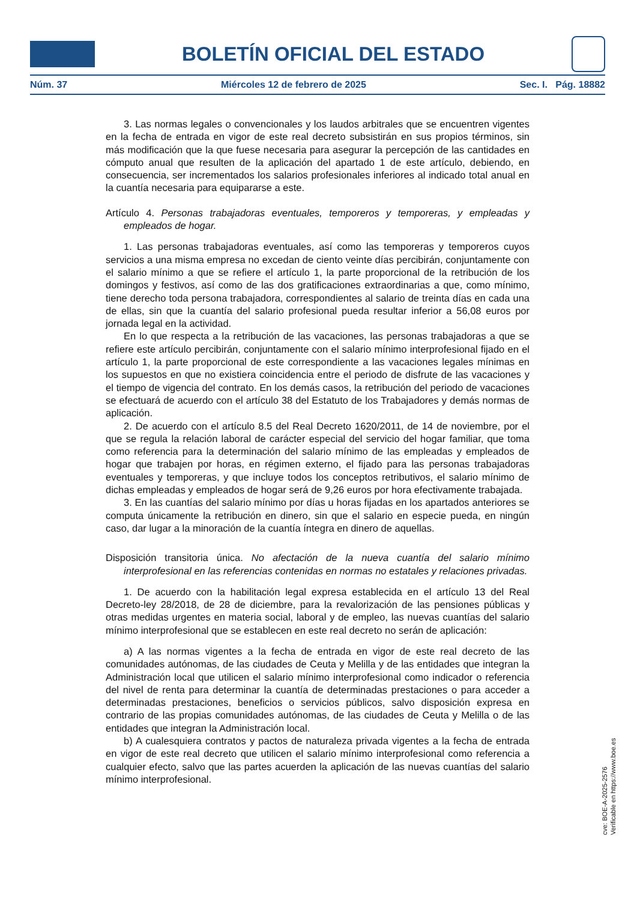BOLETÍN OFICIAL DEL ESTADO
Núm. 37 Miércoles 12 de febrero de 2025 Sec. I. Pág. 18882
3. Las normas legales o convencionales y los laudos arbitrales que se encuentren vigentes en la fecha de entrada en vigor de este real decreto subsistirán en sus propios términos, sin más modificación que la que fuese necesaria para asegurar la percepción de las cantidades en cómputo anual que resulten de la aplicación del apartado 1 de este artículo, debiendo, en consecuencia, ser incrementados los salarios profesionales inferiores al indicado total anual en la cuantía necesaria para equipararse a este.
Artículo 4. Personas trabajadoras eventuales, temporeros y temporeras, y empleadas y empleados de hogar.
1. Las personas trabajadoras eventuales, así como las temporeras y temporeros cuyos servicios a una misma empresa no excedan de ciento veinte días percibirán, conjuntamente con el salario mínimo a que se refiere el artículo 1, la parte proporcional de la retribución de los domingos y festivos, así como de las dos gratificaciones extraordinarias a que, como mínimo, tiene derecho toda persona trabajadora, correspondientes al salario de treinta días en cada una de ellas, sin que la cuantía del salario profesional pueda resultar inferior a 56,08 euros por jornada legal en la actividad.
En lo que respecta a la retribución de las vacaciones, las personas trabajadoras a que se refiere este artículo percibirán, conjuntamente con el salario mínimo interprofesional fijado en el artículo 1, la parte proporcional de este correspondiente a las vacaciones legales mínimas en los supuestos en que no existiera coincidencia entre el periodo de disfrute de las vacaciones y el tiempo de vigencia del contrato. En los demás casos, la retribución del periodo de vacaciones se efectuará de acuerdo con el artículo 38 del Estatuto de los Trabajadores y demás normas de aplicación.
2. De acuerdo con el artículo 8.5 del Real Decreto 1620/2011, de 14 de noviembre, por el que se regula la relación laboral de carácter especial del servicio del hogar familiar, que toma como referencia para la determinación del salario mínimo de las empleadas y empleados de hogar que trabajen por horas, en régimen externo, el fijado para las personas trabajadoras eventuales y temporeras, y que incluye todos los conceptos retributivos, el salario mínimo de dichas empleadas y empleados de hogar será de 9,26 euros por hora efectivamente trabajada.
3. En las cuantías del salario mínimo por días u horas fijadas en los apartados anteriores se computa únicamente la retribución en dinero, sin que el salario en especie pueda, en ningún caso, dar lugar a la minoración de la cuantía íntegra en dinero de aquellas.
Disposición transitoria única. No afectación de la nueva cuantía del salario mínimo interprofesional en las referencias contenidas en normas no estatales y relaciones privadas.
1. De acuerdo con la habilitación legal expresa establecida en el artículo 13 del Real Decreto-ley 28/2018, de 28 de diciembre, para la revalorización de las pensiones públicas y otras medidas urgentes en materia social, laboral y de empleo, las nuevas cuantías del salario mínimo interprofesional que se establecen en este real decreto no serán de aplicación:
a) A las normas vigentes a la fecha de entrada en vigor de este real decreto de las comunidades autónomas, de las ciudades de Ceuta y Melilla y de las entidades que integran la Administración local que utilicen el salario mínimo interprofesional como indicador o referencia del nivel de renta para determinar la cuantía de determinadas prestaciones o para acceder a determinadas prestaciones, beneficios o servicios públicos, salvo disposición expresa en contrario de las propias comunidades autónomas, de las ciudades de Ceuta y Melilla o de las entidades que integran la Administración local.
b) A cualesquiera contratos y pactos de naturaleza privada vigentes a la fecha de entrada en vigor de este real decreto que utilicen el salario mínimo interprofesional como referencia a cualquier efecto, salvo que las partes acuerden la aplicación de las nuevas cuantías del salario mínimo interprofesional.
cve: BOE-A-2025-2576
Verificable en https://www.boe.es